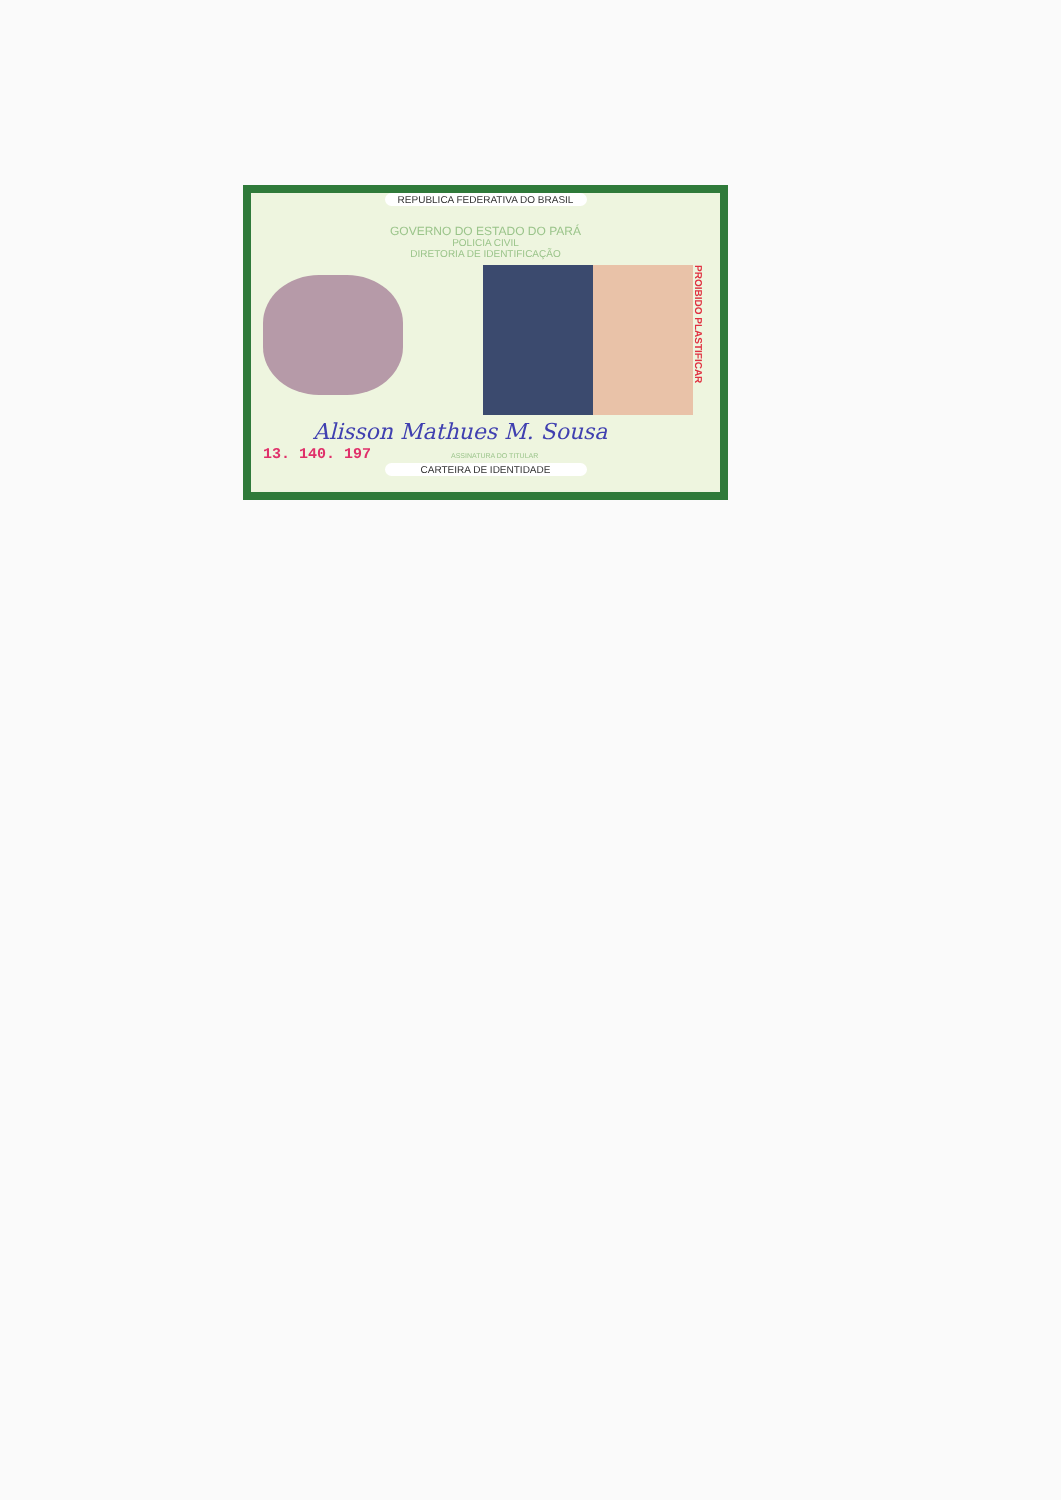REPUBLICA FEDERATIVA DO BRASIL
GOVERNO DO ESTADO DO PARÁ
POLICIA CIVIL
DIRETORIA DE IDENTIFICAÇÃO
PROIBIDO PLASTIFICAR
Alisson Mathues M. Sousa
13. 140. 197 ASSINATURA DO TITULAR
CARTEIRA DE IDENTIDADE